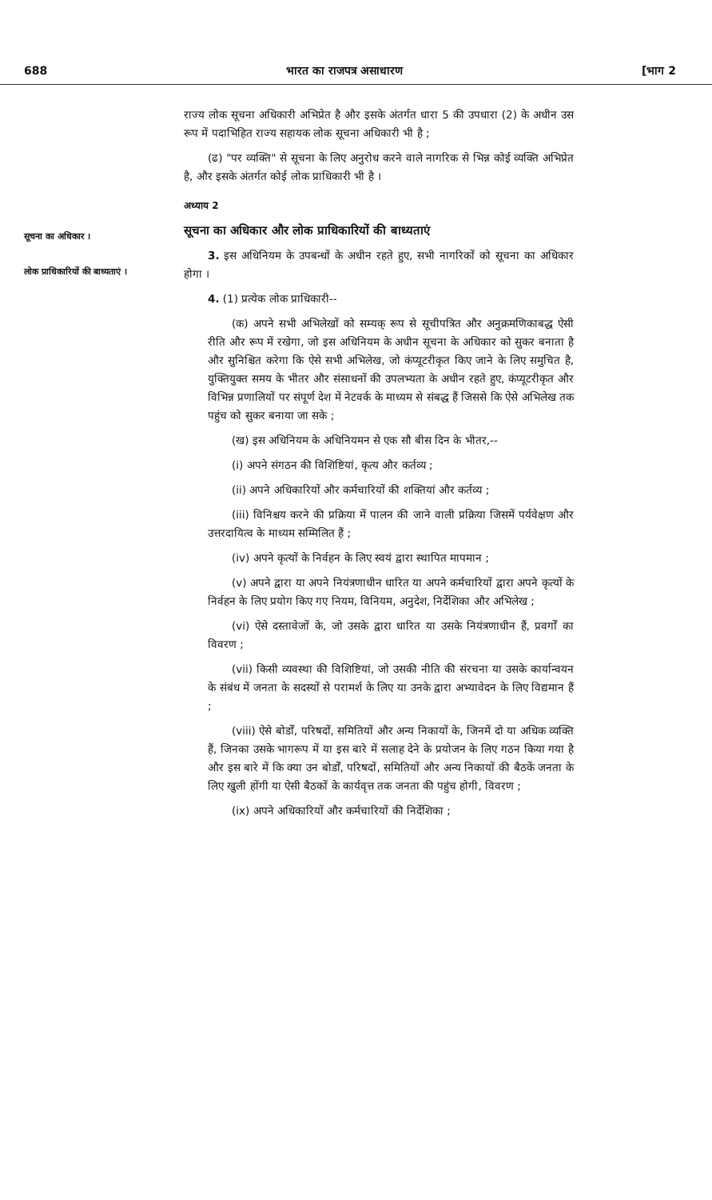688 भारत का राजपत्र असाधारण [भाग 2
सूचना का अधिकार ।
लोक प्राधिकारियों की बाध्यताएं ।
राज्य लोक सूचना अधिकारी अभिप्रेत है और इसके अंतर्गत धारा 5 की उपधारा (2) के अधीन उस रूप में पदाभिहित राज्य सहायक लोक सूचना अधिकारी भी है ;
(ढ) "पर व्यक्ति" से सूचना के लिए अनुरोध करने वाले नागरिक से भिन्न कोई व्यक्ति अभिप्रेत है, और इसके अंतर्गत कोई लोक प्राधिकारी भी है ।
अध्याय 2
सूचना का अधिकार और लोक प्राधिकारियों की बाध्यताएं
3. इस अधिनियम के उपबन्धों के अधीन रहते हुए, सभी नागरिकों को सूचना का अधिकार होगा ।
4. (1) प्रत्येक लोक प्राधिकारी--
(क) अपने सभी अभिलेखों को सम्यक् रूप से सूचीपत्रित और अनुक्रमणिकाबद्ध ऐसी रीति और रूप में रखेगा, जो इस अधिनियम के अधीन सूचना के अधिकार को सुकर बनाता है और सुनिश्चित करेगा कि ऐसे सभी अभिलेख, जो कंप्यूटरीकृत किए जाने के लिए समुचित है, युक्तियुक्त समय के भीतर और संसाधनों की उपलभ्यता के अधीन रहते हुए, कंप्यूटरीकृत और विभिन्न प्रणालियों पर संपूर्ण देश में नेटवर्क के माध्यम से संबद्ध हैं जिससे कि ऐसे अभिलेख तक पहुंच को सुकर बनाया जा सके ;
(ख) इस अधिनियम के अधिनियमन से एक सौ बीस दिन के भीतर,--
(i) अपने संगठन की विशिष्टियां, कृत्य और कर्तव्य ;
(ii) अपने अधिकारियों और कर्मचारियों की शक्तियां और कर्तव्य ;
(iii) विनिश्चय करने की प्रक्रिया में पालन की जाने वाली प्रक्रिया जिसमें पर्यवेक्षण और उत्तरदायित्व के माध्यम सम्मिलित हैं ;
(iv) अपने कृत्यों के निर्वहन के लिए स्वयं द्वारा स्थापित मापमान ;
(v) अपने द्वारा या अपने नियंत्रणाधीन धारित या अपने कर्मचारियों द्वारा अपने कृत्यों के निर्वहन के लिए प्रयोग किए गए नियम, विनियम, अनुदेश, निर्देशिका और अभिलेख ;
(vi) ऐसे दस्तावेजों के, जो उसके द्वारा धारित या उसके नियंत्रणाधीन हैं, प्रवर्गों का विवरण ;
(vii) किसी व्यवस्था की विशिष्टियां, जो उसकी नीति की संरचना या उसके कार्यान्वयन के संबंध में जनता के सदस्यों से परामर्श के लिए या उनके द्वारा अभ्यावेदन के लिए विद्यमान हैं ;
(viii) ऐसे बोर्डों, परिषदों, समितियों और अन्य निकायों के, जिनमें दो या अधिक व्यक्ति हैं, जिनका उसके भागरूप में या इस बारे में सलाह देने के प्रयोजन के लिए गठन किया गया है और इस बारे में कि क्या उन बोर्डों, परिषदों, समितियों और अन्य निकायों की बैठकें जनता के लिए खुली होंगी या ऐसी बैठकों के कार्यवृत्त तक जनता की पहुंच होगी, विवरण ;
(ix) अपने अधिकारियों और कर्मचारियों की निर्देशिका ;